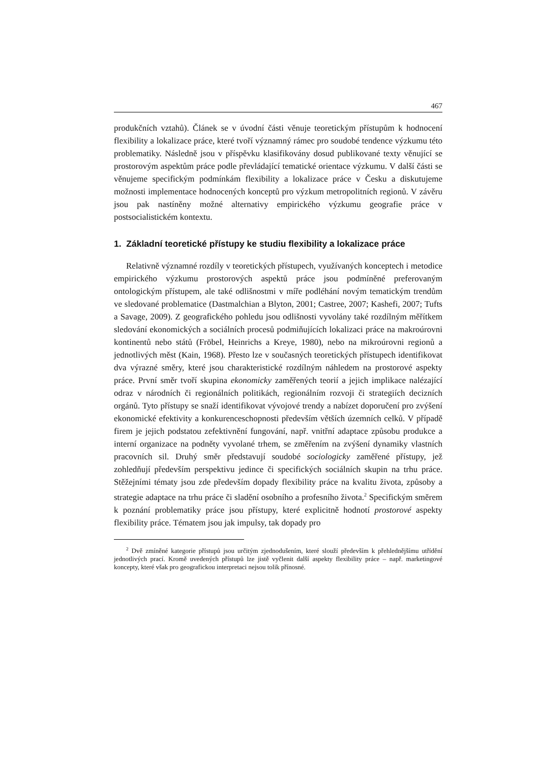467
produkčních vztahů). Článek se v úvodní části věnuje teoretickým přístupům k hodnocení flexibility a lokalizace práce, které tvoří významný rámec pro soudobé tendence výzkumu této problematiky. Následně jsou v příspěvku klasifikovány dosud publikované texty věnující se prostorovým aspektům práce podle převládající tematické orientace výzkumu. V další části se věnujeme specifickým podmínkám flexibility a lokalizace práce v Česku a diskutujeme možnosti implementace hodnocených konceptů pro výzkum metropolitních regionů. V závěru jsou pak nastíněny možné alternativy empirického výzkumu geografie práce v postsocialistickém kontextu.
1. Základní teoretické přístupy ke studiu flexibility a lokalizace práce
Relativně významné rozdíly v teoretických přístupech, využívaných konceptech i metodice empirického výzkumu prostorových aspektů práce jsou podmíněné preferovaným ontologickým přístupem, ale také odlišnostmi v míře podléhání novým tematickým trendům ve sledované problematice (Dastmalchian a Blyton, 2001; Castree, 2007; Kashefi, 2007; Tufts a Savage, 2009). Z geografického pohledu jsou odlišnosti vyvolány také rozdílným měřítkem sledování ekonomických a sociálních procesů podmiňujících lokalizaci práce na makroúrovni kontinentů nebo států (Fröbel, Heinrichs a Kreye, 1980), nebo na mikroúrovni regionů a jednotlivých měst (Kain, 1968). Přesto lze v současných teoretických přístupech identifikovat dva výrazné směry, které jsou charakteristické rozdílným náhledem na prostorové aspekty práce. První směr tvoří skupina ekonomicky zaměřených teorií a jejich implikace nalézající odraz v národních či regionálních politikách, regionálním rozvoji či strategiích decizních orgánů. Tyto přístupy se snaží identifikovat vývojové trendy a nabízet doporučení pro zvýšení ekonomické efektivity a konkurenceschopnosti především větších územních celků. V případě firem je jejich podstatou zefektivnění fungování, např. vnitřní adaptace způsobu produkce a interní organizace na podněty vyvolané trhem, se změřením na zvýšení dynamiky vlastních pracovních sil. Druhý směr představují soudobé sociologicky zaměřené přístupy, jež zohledňují především perspektivu jedince či specifických sociálních skupin na trhu práce. Stěžejními tématy jsou zde především dopady flexibility práce na kvalitu života, způsoby a strategie adaptace na trhu práce či sladění osobního a profesního života.<sup>2</sup> Specifickým směrem k poznání problematiky práce jsou přístupy, které explicitně hodnotí prostorové aspekty flexibility práce. Tématem jsou jak impulsy, tak dopady pro
<sup>2</sup> Dvě zmíněné kategorie přístupů jsou určitým zjednodušením, které slouží především k přehlednějšímu utřídění jednotlivých prací. Kromě uvedených přístupů lze jistě vyčlenit další aspekty flexibility práce – např. marketingové koncepty, které však pro geografickou interpretaci nejsou tolik přínosné.